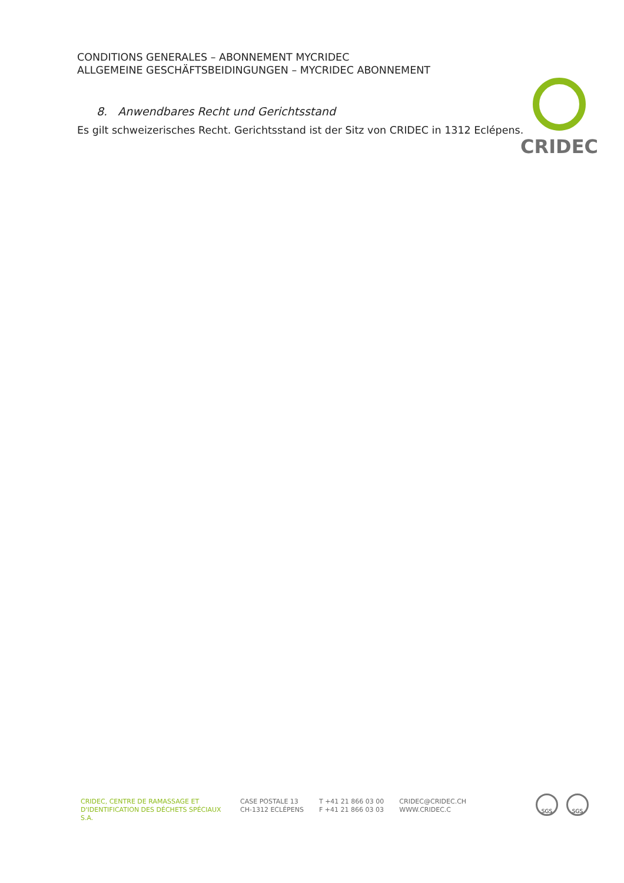CONDITIONS GENERALES – ABONNEMENT MYCRIDEC
ALLGEMEINE GESCHÄFTSBEIDINGUNGEN – MYCRIDEC ABONNEMENT
CRIDEC
8. Anwendbares Recht und Gerichtsstand
Es gilt schweizerisches Recht. Gerichtsstand ist der Sitz von CRIDEC in 1312 Eclépens.
CRIDEC, CENTRE DE RAMASSAGE ET
D'IDENTIFICATION DES DÉCHETS SPÉCIAUX S.A.
CASE POSTALE 13
CH-1312 ECLÉPENS
T +41 21 866 03 00
F +41 21 866 03 03
CRIDEC@CRIDEC.CH
WWW.CRIDEC.C
SGS SGS